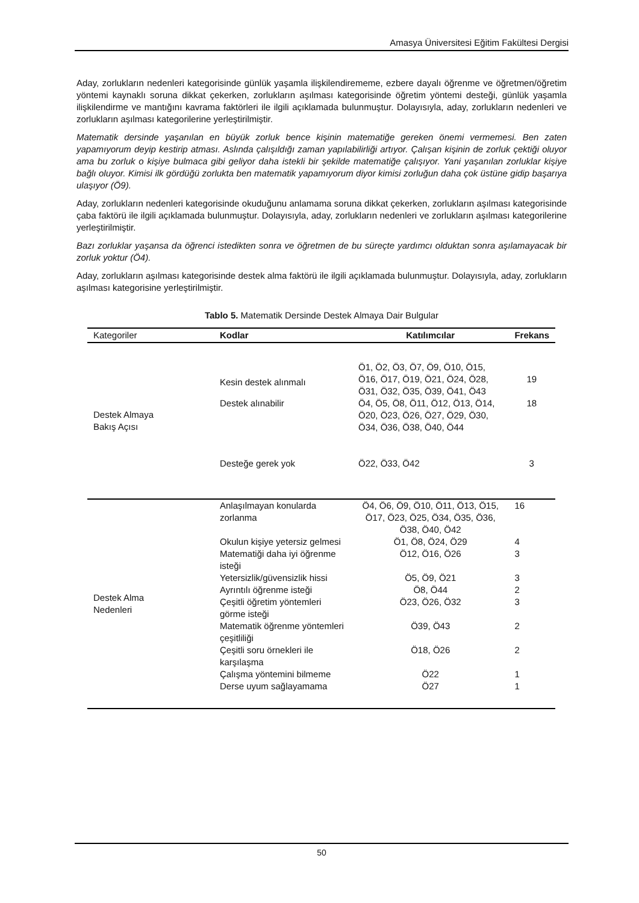Amasya Üniversitesi Eğitim Fakültesi Dergisi
Aday, zorlukların nedenleri kategorisinde günlük yaşamla ilişkilendirememe, ezbere dayalı öğrenme ve öğretmen/öğretim yöntemi kaynaklı soruna dikkat çekerken, zorlukların aşılması kategorisinde öğretim yöntemi desteği, günlük yaşamla ilişkilendirme ve mantığını kavrama faktörleri ile ilgili açıklamada bulunmuştur. Dolayısıyla, aday, zorlukların nedenleri ve zorlukların aşılması kategorilerine yerleştirilmiştir.
Matematik dersinde yaşanılan en büyük zorluk bence kişinin matematiğe gereken önemi vermemesi. Ben zaten yapamıyorum deyip kestirip atması. Aslında çalışıldığı zaman yapılabilirliği artıyor. Çalışan kişinin de zorluk çektiği oluyor ama bu zorluk o kişiye bulmaca gibi geliyor daha istekli bir şekilde matematiğe çalışıyor. Yani yaşanılan zorluklar kişiye bağlı oluyor. Kimisi ilk gördüğü zorlukta ben matematik yapamıyorum diyor kimisi zorluğun daha çok üstüne gidip başarıya ulaşıyor (Ö9).
Aday, zorlukların nedenleri kategorisinde okuduğunu anlamama soruna dikkat çekerken, zorlukların aşılması kategorisinde çaba faktörü ile ilgili açıklamada bulunmuştur. Dolayısıyla, aday, zorlukların nedenleri ve zorlukların aşılması kategorilerine yerleştirilmiştir.
Bazı zorluklar yaşansa da öğrenci istedikten sonra ve öğretmen de bu süreçte yardımcı olduktan sonra aşılamayacak bir zorluk yoktur (Ö4).
Aday, zorlukların aşılması kategorisinde destek alma faktörü ile ilgili açıklamada bulunmuştur. Dolayısıyla, aday, zorlukların aşılması kategorisine yerleştirilmiştir.
Tablo 5. Matematik Dersinde Destek Almaya Dair Bulgular
| Kategoriler | Kodlar | Katılımcılar | Frekans |
| --- | --- | --- | --- |
| Destek Almaya Bakış Açısı | Kesin destek alınmalı | Ö1, Ö2, Ö3, Ö7, Ö9, Ö10, Ö15, Ö16, Ö17, Ö19, Ö21, Ö24, Ö28, Ö31, Ö32, Ö35, Ö39, Ö41, Ö43 | 19 |
| | Destek alınabilir | Ö4, Ö5, Ö8, Ö11, Ö12, Ö13, Ö14, Ö20, Ö23, Ö26, Ö27, Ö29, Ö30, Ö34, Ö36, Ö38, Ö40, Ö44 | 18 |
| | Desteğe gerek yok | Ö22, Ö33, Ö42 | 3 |
| Destek Alma Nedenleri | Anlaşılmayan konularda zorlanma | Ö4, Ö6, Ö9, Ö10, Ö11, Ö13, Ö15, Ö17, Ö23, Ö25, Ö34, Ö35, Ö36, Ö38, Ö40, Ö42 | 16 |
| | Okulun kişiye yetersiz gelmesi | Ö1, Ö8, Ö24, Ö29 | 4 |
| | Matematiği daha iyi öğrenme isteği | Ö12, Ö16, Ö26 | 3 |
| | Yetersizlik/güvensizlik hissi | Ö5, Ö9, Ö21 | 3 |
| | Ayrıntılı öğrenme isteği | Ö8, Ö44 | 2 |
| | Çeşitli öğretim yöntemleri görme isteği | Ö23, Ö26, Ö32 | 3 |
| | Matematik öğrenme yöntemleri çeşitliliği | Ö39, Ö43 | 2 |
| | Çeşitli soru örnekleri ile karşılaşma | Ö18, Ö26 | 2 |
| | Çalışma yöntemini bilmeme | Ö22 | 1 |
| | Derse uyum sağlayamama | Ö27 | 1 |
50